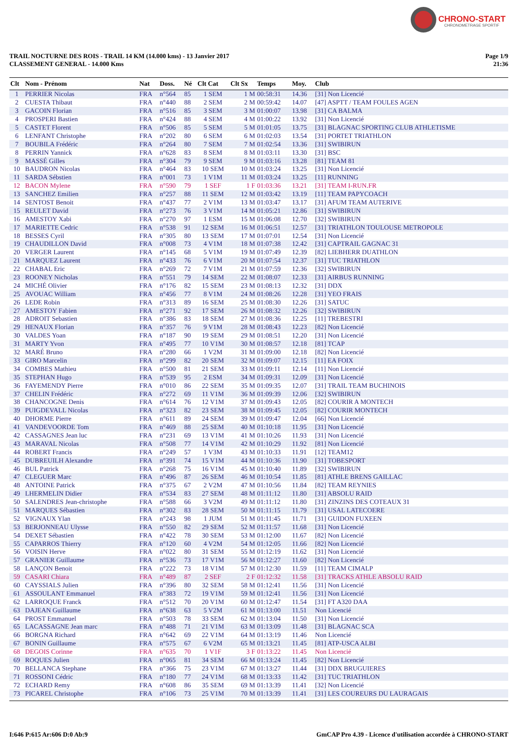CHRONO-START
CHRONOMETRAGE SPORTIF
TRAIL NOCTURNE DES ROIS - TRAIL 14 KM (14.000 kms) - 13 Janvier 2017
CLASSEMENT GENERAL - 14.000 Kms
Page 1/9
21:36
| Clt | Nom - Prénom | Nat | Doss. | Né | Clt Cat | Clt Sx | Temps | Moy. | Club |
| --- | --- | --- | --- | --- | --- | --- | --- | --- | --- |
| 1 | PERRIER Nicolas | FRA | n°564 | 85 | 1 SEM | 1 M | 00:58:31 | 14.36 | [31] Non Licencié |
| 2 | CUESTA Thibaut | FRA | n°440 | 88 | 2 SEM | 2 M | 00:59:42 | 14.07 | [47] ASPTT / TEAM FOULES AGEN |
| 3 | GACOIN Florian | FRA | n°516 | 85 | 3 SEM | 3 M | 01:00:07 | 13.98 | [31] CA BALMA |
| 4 | PROSPERI Bastien | FRA | n°424 | 88 | 4 SEM | 4 M | 01:00:22 | 13.92 | [31] Non Licencié |
| 5 | CASTET Florent | FRA | n°506 | 85 | 5 SEM | 5 M | 01:01:05 | 13.75 | [31] BLAGNAC SPORTING CLUB ATHLETISME |
| 6 | LENFANT Christophe | FRA | n°202 | 80 | 6 SEM | 6 M | 01:02:03 | 13.54 | [31] PORTET TRIATHLON |
| 7 | BOUBILA Frédéric | FRA | n°264 | 80 | 7 SEM | 7 M | 01:02:54 | 13.36 | [31] SWIBIRUN |
| 8 | PERRIN Yannick | FRA | n°628 | 83 | 8 SEM | 8 M | 01:03:11 | 13.30 | [31] BSC |
| 9 | MASSÉ Gilles | FRA | n°304 | 79 | 9 SEM | 9 M | 01:03:16 | 13.28 | [81] TEAM 81 |
| 10 | BAUDRON Nicolas | FRA | n°464 | 83 | 10 SEM | 10 M | 01:03:24 | 13.25 | [31] Non Licencié |
| 11 | SARDA Sébstien | FRA | n°001 | 73 | 1 V1M | 11 M | 01:03:24 | 13.25 | [11] RUNNING |
| 12 | BACON Mylene | FRA | n°590 | 79 | 1 SEF | 1 F | 01:03:36 | 13.21 | [31] TEAM I-RUN.FR |
| 13 | SANCHEZ Emilien | FRA | n°257 | 88 | 11 SEM | 12 M | 01:03:42 | 13.19 | [11] TEAM PAPYCOACH |
| 14 | SENTOST Benoit | FRA | n°437 | 77 | 2 V1M | 13 M | 01:03:47 | 13.17 | [31] AFUM TEAM AUTERIVE |
| 15 | REULET David | FRA | n°273 | 76 | 3 V1M | 14 M | 01:05:21 | 12.86 | [31] SWIBIRUN |
| 16 | AMESTOY Xabi | FRA | n°270 | 97 | 1 ESM | 15 M | 01:06:08 | 12.70 | [32] SWIBIRUN |
| 17 | MARIETTE Cedric | FRA | n°538 | 91 | 12 SEM | 16 M | 01:06:51 | 12.57 | [31] TRIATHLON TOULOUSE METROPOLE |
| 18 | BESSES Cyril | FRA | n°305 | 80 | 13 SEM | 17 M | 01:07:01 | 12.54 | [31] Non Licencié |
| 19 | CHAUDILLON David | FRA | n°008 | 73 | 4 V1M | 18 M | 01:07:38 | 12.42 | [31] CAPTRAIL GAGNAC 31 |
| 20 | VERGER Laurent | FRA | n°145 | 68 | 5 V1M | 19 M | 01:07:49 | 12.39 | [82] LIEBHERR DUATHLON |
| 21 | MARQUEZ Laurent | FRA | n°433 | 76 | 6 V1M | 20 M | 01:07:54 | 12.37 | [31] TUC TRIATHLON |
| 22 | CHABAL Eric | FRA | n°269 | 72 | 7 V1M | 21 M | 01:07:59 | 12.36 | [32] SWIBIRUN |
| 23 | ROONEY Nicholas | FRA | n°551 | 79 | 14 SEM | 22 M | 01:08:07 | 12.33 | [31] AIRBUS RUNNING |
| 24 | MICHÉ Olivier | FRA | n°176 | 82 | 15 SEM | 23 M | 01:08:13 | 12.32 | [31] DDX |
| 25 | AVOUAC William | FRA | n°456 | 77 | 8 V1M | 24 M | 01:08:26 | 12.28 | [31] YEO FRAIS |
| 26 | LEDE Robin | FRA | n°313 | 89 | 16 SEM | 25 M | 01:08:30 | 12.26 | [31] SATUC |
| 27 | AMESTOY Fabien | FRA | n°271 | 92 | 17 SEM | 26 M | 01:08:32 | 12.26 | [32] SWIBIRUN |
| 28 | ADROIT Sebastien | FRA | n°386 | 83 | 18 SEM | 27 M | 01:08:36 | 12.25 | [11] TREBESTRI |
| 29 | HENAUX Florian | FRA | n°357 | 76 | 9 V1M | 28 M | 01:08:43 | 12.23 | [82] Non Licencié |
| 30 | VALDES Yoan | FRA | n°187 | 90 | 19 SEM | 29 M | 01:08:51 | 12.20 | [31] Non Licencié |
| 31 | MARTY Yvon | FRA | n°495 | 77 | 10 V1M | 30 M | 01:08:57 | 12.18 | [81] TCAP |
| 32 | MARÉ Bruno | FRA | n°280 | 66 | 1 V2M | 31 M | 01:09:00 | 12.18 | [82] Non Licencié |
| 33 | GIRO Marcelin | FRA | n°299 | 82 | 20 SEM | 32 M | 01:09:07 | 12.15 | [11] EA FOIX |
| 34 | COMBES Mathieu | FRA | n°500 | 81 | 21 SEM | 33 M | 01:09:11 | 12.14 | [11] Non Licencié |
| 35 | STEPHAN Hugo | FRA | n°539 | 95 | 2 ESM | 34 M | 01:09:31 | 12.09 | [31] Non Licencié |
| 36 | FAYEMENDY Pierre | FRA | n°010 | 86 | 22 SEM | 35 M | 01:09:35 | 12.07 | [31] TRAIL TEAM BUCHINOIS |
| 37 | CHELIN Frédéric | FRA | n°272 | 69 | 11 V1M | 36 M | 01:09:39 | 12.06 | [32] SWIBIRUN |
| 38 | CHANCOGNE Denis | FRA | n°614 | 76 | 12 V1M | 37 M | 01:09:43 | 12.05 | [82] COURIR A MONTECH |
| 39 | PUIGDEVALL Nicolas | FRA | n°323 | 82 | 23 SEM | 38 M | 01:09:45 | 12.05 | [82] COURIR MONTECH |
| 40 | DHORME Pierre | FRA | n°611 | 89 | 24 SEM | 39 M | 01:09:47 | 12.04 | [66] Non Licencié |
| 41 | VANDEVOORDE Tom | FRA | n°469 | 88 | 25 SEM | 40 M | 01:10:18 | 11.95 | [31] Non Licencié |
| 42 | CASSAGNES Jean luc | FRA | n°231 | 69 | 13 V1M | 41 M | 01:10:26 | 11.93 | [31] Non Licencié |
| 43 | MARAVAL Nicolas | FRA | n°508 | 77 | 14 V1M | 42 M | 01:10:29 | 11.92 | [81] Non Licencié |
| 44 | ROBERT Francis | FRA | n°249 | 57 | 1 V3M | 43 M | 01:10:33 | 11.91 | [12] TEAM12 |
| 45 | DUBREUILH Alexandre | FRA | n°391 | 74 | 15 V1M | 44 M | 01:10:36 | 11.90 | [31] TOBESPORT |
| 46 | BUL Patrick | FRA | n°268 | 75 | 16 V1M | 45 M | 01:10:40 | 11.89 | [32] SWIBIRUN |
| 47 | CLEGUER Marc | FRA | n°496 | 87 | 26 SEM | 46 M | 01:10:54 | 11.85 | [81] ATHLE BRENS GAILLAC |
| 48 | ANTOINE Patrick | FRA | n°375 | 67 | 2 V2M | 47 M | 01:10:56 | 11.84 | [82] TEAM REYNIES |
| 49 | LHERMELIN Didier | FRA | n°534 | 83 | 27 SEM | 48 M | 01:11:12 | 11.80 | [31] ABSOLU RAID |
| 50 | SALENDRES Jean-christophe | FRA | n°588 | 66 | 3 V2M | 49 M | 01:11:12 | 11.80 | [31] ZINZINS DES COTEAUX 31 |
| 51 | MARQUES Sébastien | FRA | n°302 | 83 | 28 SEM | 50 M | 01:11:15 | 11.79 | [31] USAL LATECOERE |
| 52 | VIGNAUX Ylan | FRA | n°243 | 98 | 1 JUM | 51 M | 01:11:45 | 11.71 | [31] GUIDON FUXEEN |
| 53 | BERJONNEAU Ulysse | FRA | n°550 | 82 | 29 SEM | 52 M | 01:11:57 | 11.68 | [31] Non Licencié |
| 54 | DEXET Sébastien | FRA | n°422 | 78 | 30 SEM | 53 M | 01:12:00 | 11.67 | [82] Non Licencié |
| 55 | CAPARROS Thierry | FRA | n°120 | 60 | 4 V2M | 54 M | 01:12:05 | 11.66 | [82] Non Licencié |
| 56 | VOISIN Herve | FRA | n°022 | 80 | 31 SEM | 55 M | 01:12:19 | 11.62 | [31] Non Licencié |
| 57 | GRANIER Guillaume | FRA | n°536 | 73 | 17 V1M | 56 M | 01:12:27 | 11.60 | [82] Non Licencié |
| 58 | LANÇON Benoit | FRA | n°222 | 73 | 18 V1M | 57 M | 01:12:30 | 11.59 | [11] TEAM CIMALP |
| 59 | CASARI Chiara | FRA | n°489 | 87 | 2 SEF | 2 F | 01:12:32 | 11.58 | [31] TRACKS ATHLE ABSOLU RAID |
| 60 | CAYSSIALS Julien | FRA | n°396 | 80 | 32 SEM | 58 M | 01:12:41 | 11.56 | [31] Non Licencié |
| 61 | ASSOULANT Emmanuel | FRA | n°383 | 72 | 19 V1M | 59 M | 01:12:41 | 11.56 | [31] Non Licencié |
| 62 | LARROQUE Franck | FRA | n°512 | 70 | 20 V1M | 60 M | 01:12:47 | 11.54 | [31] FT A320 DAA |
| 63 | DAJEAN Guillaume | FRA | n°638 | 63 | 5 V2M | 61 M | 01:13:00 | 11.51 | Non Licencié |
| 64 | PROST Emmanuel | FRA | n°503 | 78 | 33 SEM | 62 M | 01:13:04 | 11.50 | [31] Non Licencié |
| 65 | LACASSAGNE Jean marc | FRA | n°488 | 71 | 21 V1M | 63 M | 01:13:09 | 11.48 | [31] BLAGNAC SCA |
| 66 | BORGNA Richard | FRA | n°642 | 69 | 22 V1M | 64 M | 01:13:19 | 11.46 | Non Licencié |
| 67 | BONIN Guillaume | FRA | n°575 | 67 | 6 V2M | 65 M | 01:13:21 | 11.45 | [81] ATP-USCA ALBI |
| 68 | DEGOIS Corinne | FRA | n°635 | 70 | 1 V1F | 3 F | 01:13:22 | 11.45 | Non Licencié |
| 69 | ROQUES Julien | FRA | n°065 | 81 | 34 SEM | 66 M | 01:13:24 | 11.45 | [82] Non Licencié |
| 70 | BELLANCA Stephane | FRA | n°366 | 75 | 23 V1M | 67 M | 01:13:27 | 11.44 | [31] DDX BRUGUIERES |
| 71 | ROSSONI Cédric | FRA | n°180 | 77 | 24 V1M | 68 M | 01:13:33 | 11.42 | [31] TUC TRIATHLON |
| 72 | ECHARD Remy | FRA | n°608 | 86 | 35 SEM | 69 M | 01:13:39 | 11.41 | [32] Non Licencié |
| 73 | PICAREL Christophe | FRA | n°106 | 73 | 25 V1M | 70 M | 01:13:39 | 11.41 | [31] LES COUREURS DU LAURAGAIS |
I:646 P:615 Ar:606 D:0 Ab:9 GmCAP Pro 4.39 - Licence d'utilisation accordée à CHRONO-START